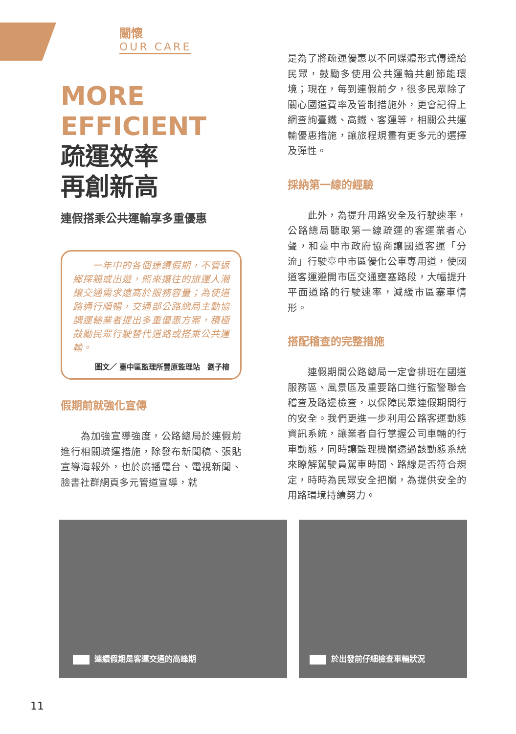關懷
OUR CARE
MORE
EFFICIENT
疏運效率
再創新高
連假搭乘公共運輸享多重優惠
　　一年中的各個連續假期，不管返鄉探親或出遊，熙來攘往的旅運人潮讓交通需求遠高於服務容量；為使道路通行順暢，交通部公路總局主動協調運輸業者提出多重優惠方案，積極鼓勵民眾行駛替代道路或搭乘公共運輸。
圖文／ 臺中區監理所豐原監理站　劉子榕
假期前就強化宣傳
　　為加強宣導強度，公路總局於連假前進行相關疏運措施，除發布新聞稿、張貼宣導海報外，也於廣播電台、電視新聞、臉書社群網頁多元管道宣導，就
是為了將疏運優惠以不同媒體形式傳達給民眾，鼓勵多使用公共運輸共創節能環境；現在，每到連假前夕，很多民眾除了關心國道費率及管制措施外，更會記得上網查詢臺鐵、高鐵、客運等，相關公共運輸優惠措施，讓旅程規畫有更多元的選擇及彈性。
採納第一線的經驗
　　此外，為提升用路安全及行駛速率，公路總局聽取第一線疏運的客運業者心聲，和臺中市政府協商讓國道客運「分流」行駛臺中市區優化公車專用道，使國道客運避開市區交通壅塞路段，大幅提升平面道路的行駛速率，減緩市區塞車情形。
搭配稽查的完整措施
　　連假期間公路總局一定會排班在國道服務區、風景區及重要路口進行監警聯合稽查及路邊檢查，以保障民眾連假期間行的安全。我們更進一步利用公路客運動態資訊系統，讓業者自行掌握公司車輛的行車動態，同時讓監理機關透過該動態系統來瞭解駕駛員駕車時間、路線是否符合規定，時時為民眾安全把關，為提供安全的用路環境持續努力。
連續假期是客運交通的高峰期 於出發前仔細檢查車輛狀況
11